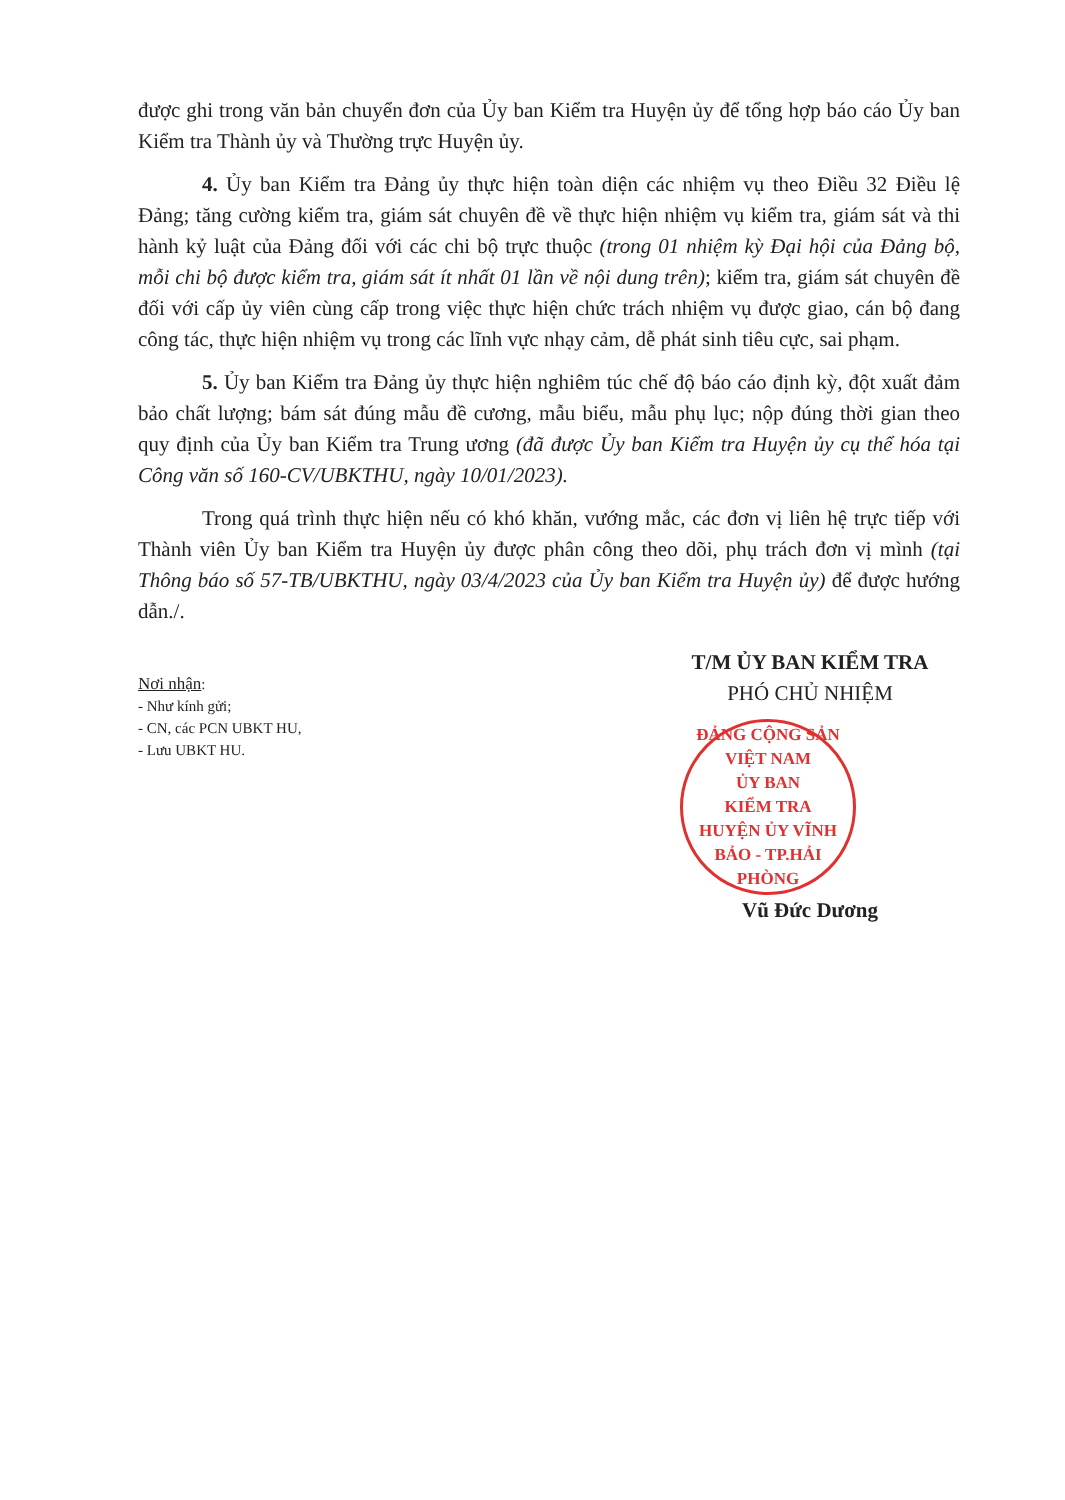được ghi trong văn bản chuyển đơn của Ủy ban Kiểm tra Huyện ủy để tổng hợp báo cáo Ủy ban Kiểm tra Thành ủy và Thường trực Huyện ủy.
4. Ủy ban Kiểm tra Đảng ủy thực hiện toàn diện các nhiệm vụ theo Điều 32 Điều lệ Đảng; tăng cường kiểm tra, giám sát chuyên đề về thực hiện nhiệm vụ kiểm tra, giám sát và thi hành kỷ luật của Đảng đối với các chi bộ trực thuộc (trong 01 nhiệm kỳ Đại hội của Đảng bộ, mỗi chi bộ được kiểm tra, giám sát ít nhất 01 lần về nội dung trên); kiểm tra, giám sát chuyên đề đối với cấp ủy viên cùng cấp trong việc thực hiện chức trách nhiệm vụ được giao, cán bộ đang công tác, thực hiện nhiệm vụ trong các lĩnh vực nhạy cảm, dễ phát sinh tiêu cực, sai phạm.
5. Ủy ban Kiểm tra Đảng ủy thực hiện nghiêm túc chế độ báo cáo định kỳ, đột xuất đảm bảo chất lượng; bám sát đúng mẫu đề cương, mẫu biểu, mẫu phụ lục; nộp đúng thời gian theo quy định của Ủy ban Kiểm tra Trung ương (đã được Ủy ban Kiểm tra Huyện ủy cụ thể hóa tại Công văn số 160-CV/UBKTHU, ngày 10/01/2023).
Trong quá trình thực hiện nếu có khó khăn, vướng mắc, các đơn vị liên hệ trực tiếp với Thành viên Ủy ban Kiểm tra Huyện ủy được phân công theo dõi, phụ trách đơn vị mình (tại Thông báo số 57-TB/UBKTHU, ngày 03/4/2023 của Ủy ban Kiểm tra Huyện ủy) để được hướng dẫn./.
Nơi nhận:
- Như kính gửi;
- CN, các PCN UBKT HU,
- Lưu UBKT HU.
T/M ỦY BAN KIỂM TRA
PHÓ CHỦ NHIỆM
ĐẢNG CỘNG SẢN VIỆT NAM
ỦY BAN
KIỂM TRA
HUYỆN ỦY VĨNH BẢO - TP.HẢI PHÒNG
Vũ Đức Dương